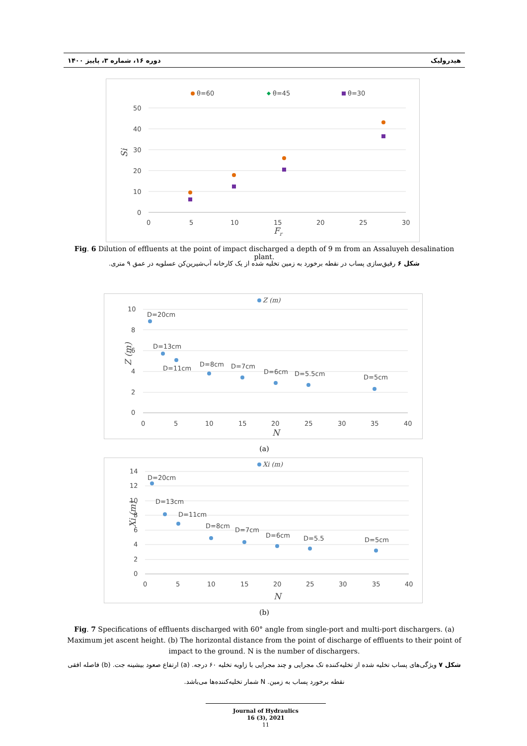دوره ۱۶، شماره ۳، پاییز ۱۴۰۰ هیدرولیک
θ=60
θ=45
θ=30
50
40
30
20
10
0
0
5
10
15
20
25
30
Fr
Si
Fig. 6 Dilution of effluents at the point of impact discharged a depth of 9 m from an Assaluyeh desalination plant.
شکل ۶ رقیق‌سازی پساب در نقطه برخورد به زمین تخلیه شده از یک کارخانه آب‌شیرین‌کن عسلویه در عمق ۹ متری.
Z (m)
10
8
6
4
2
0
0
5
10
15
20
25
30
35
40
N
Z (m)
D=20cm
D=13cm
D=11cm
D=8cm
D=7cm
D=6cm
D=5.5cm
D=5cm
(a)
Xi (m)
14
12
10
8
6
4
2
0
0
5
10
15
20
25
30
35
40
N
Xi (m)
D=20cm
D=13cm
D=11cm
D=8cm
D=7cm
D=6cm
D=5.5
D=5cm
(b)
Fig. 7 Specifications of effluents discharged with 60° angle from single-port and multi-port dischargers. (a) Maximum jet ascent height. (b) The horizontal distance from the point of discharge of effluents to their point of impact to the ground. N is the number of dischargers.
شکل ۷ ویژگی‌های پساب تخلیه شده از تخلیه‌کننده تک مجرایی و چند مجرایی با زاویه تخلیه ۶۰ درجه. (a) ارتفاع صعود بیشینه جت. (b) فاصله افقی نقطه برخورد پساب به زمین. N شمار تخلیه‌کننده‌ها می‌باشد.
Journal of Hydraulics
16 (3), 2021
11